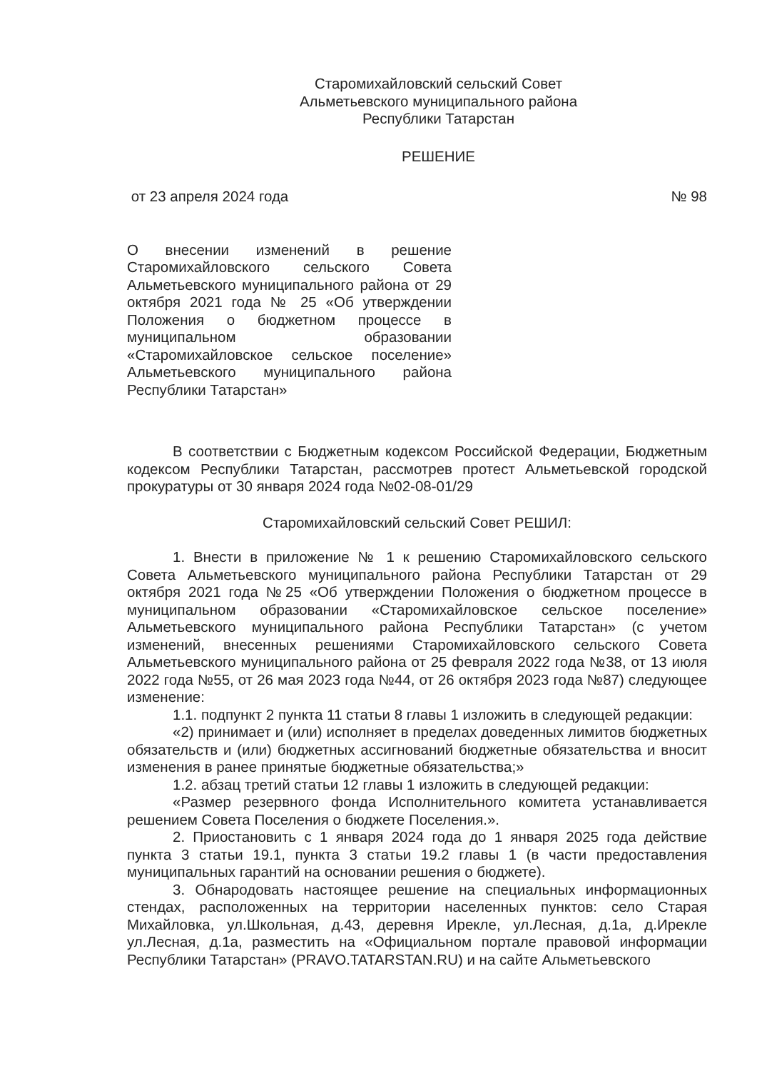Старомихайловский сельский Совет
Альметьевского муниципального района
Республики Татарстан
РЕШЕНИЕ
от 23 апреля 2024 года № 98
О внесении изменений в решение Старомихайловского сельского Совета Альметьевского муниципального района от 29 октября 2021 года № 25 «Об утверждении Положения о бюджетном процессе в муниципальном образовании «Старомихайловское сельское поселение» Альметьевского муниципального района Республики Татарстан»
В соответствии с Бюджетным кодексом Российской Федерации, Бюджетным кодексом Республики Татарстан, рассмотрев протест Альметьевской городской прокуратуры от 30 января 2024 года №02-08-01/29
Старомихайловский сельский Совет РЕШИЛ:
1. Внести в приложение № 1 к решению Старомихайловского сельского Совета Альметьевского муниципального района Республики Татарстан от 29 октября 2021 года №25 «Об утверждении Положения о бюджетном процессе в муниципальном образовании «Старомихайловское сельское поселение» Альметьевского муниципального района Республики Татарстан» (с учетом изменений, внесенных решениями Старомихайловского сельского Совета Альметьевского муниципального района от 25 февраля 2022 года №38, от 13 июля 2022 года №55, от 26 мая 2023 года №44, от 26 октября 2023 года №87) следующее изменение:
1.1. подпункт 2 пункта 11 статьи 8 главы 1 изложить в следующей редакции:
«2) принимает и (или) исполняет в пределах доведенных лимитов бюджетных обязательств и (или) бюджетных ассигнований бюджетные обязательства и вносит изменения в ранее принятые бюджетные обязательства;»
1.2. абзац третий статьи 12 главы 1 изложить в следующей редакции:
«Размер резервного фонда Исполнительного комитета устанавливается решением Совета Поселения о бюджете Поселения.».
2. Приостановить с 1 января 2024 года до 1 января 2025 года действие пункта 3 статьи 19.1, пункта 3 статьи 19.2 главы 1 (в части предоставления муниципальных гарантий на основании решения о бюджете).
3. Обнародовать настоящее решение на специальных информационных стендах, расположенных на территории населенных пунктов: село Старая Михайловка, ул.Школьная, д.43, деревня Ирекле, ул.Лесная, д.1а, д.Ирекле ул.Лесная, д.1а, разместить на «Официальном портале правовой информации Республики Татарстан» (PRAVO.TATARSTAN.RU) и на сайте Альметьевского